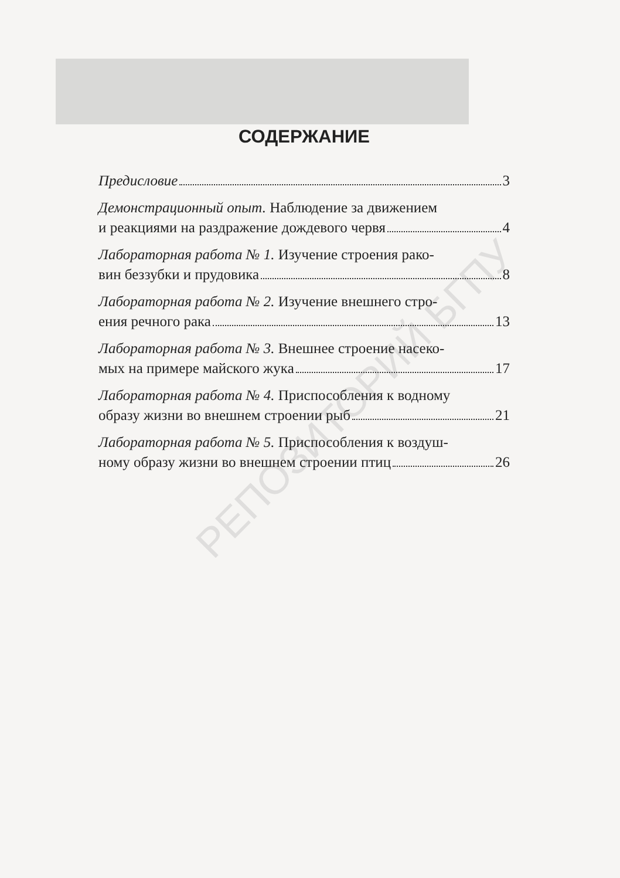РЕПОЗИТОРИЙ БГПУ
СОДЕРЖАНИЕ
Предисловие 3
Демонстрационный опыт. Наблюдение за движением
и реакциями на раздражение дождевого червя 4
Лабораторная работа № 1. Изучение строения рако-
вин беззубки и прудовика 8
Лабораторная работа № 2. Изучение внешнего стро-
ения речного рака 13
Лабораторная работа № 3. Внешнее строение насеко-
мых на примере майского жука 17
Лабораторная работа № 4. Приспособления к водному
образу жизни во внешнем строении рыб 21
Лабораторная работа № 5. Приспособления к воздуш-
ному образу жизни во внешнем строении птиц 26